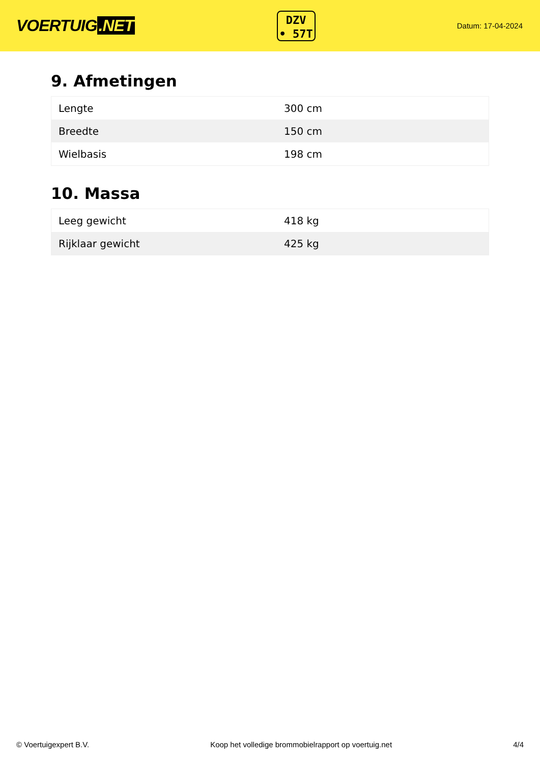VOERTUIG.NET
DZV
• 57T
Datum: 17-04-2024
9. Afmetingen
| Lengte | 300 cm |
| Breedte | 150 cm |
| Wielbasis | 198 cm |
10. Massa
| Leeg gewicht | 418 kg |
| Rijklaar gewicht | 425 kg |
© Voertuigexpert B.V. Koop het volledige brommobielrapport op voertuig.net 4/4